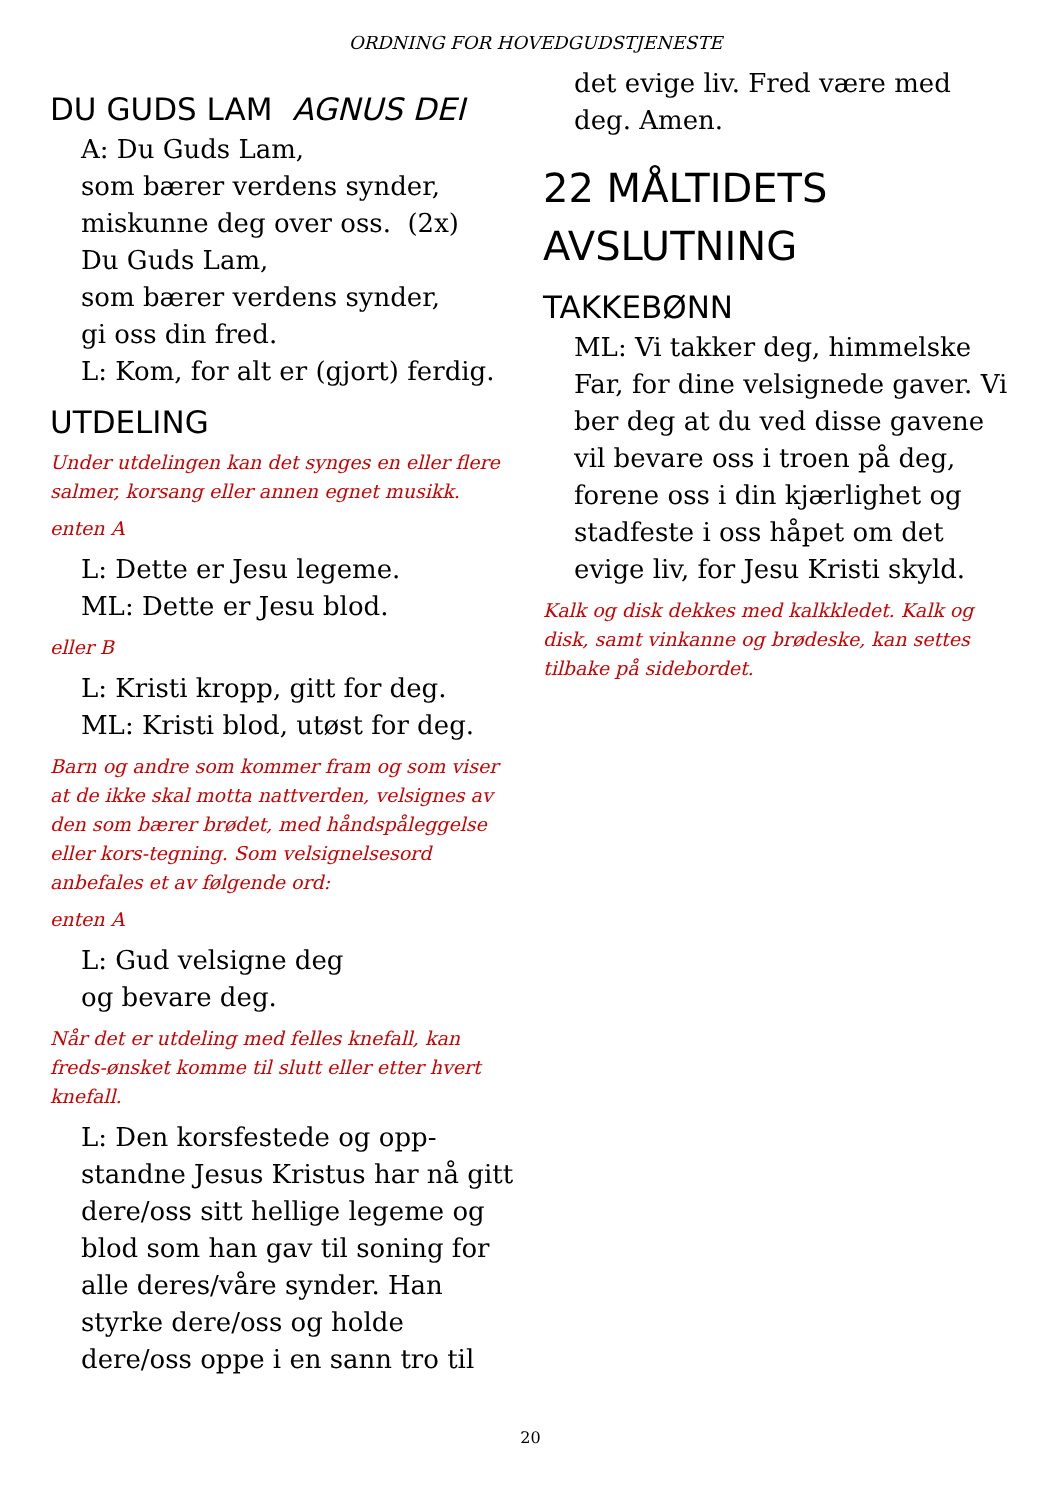ORDNING FOR HOVEDGUDSTJENESTE
DU GUDS LAM AGNUS DEI
A: Du Guds Lam,
som bærer verdens synder,
miskunne deg over oss. (2x)
Du Guds Lam,
som bærer verdens synder,
gi oss din fred.
L: Kom, for alt er (gjort) ferdig.
UTDELING
Under utdelingen kan det synges en eller flere salmer, korsang eller annen egnet musikk.
enten A
L: Dette er Jesu legeme.
ML: Dette er Jesu blod.
eller B
L: Kristi kropp, gitt for deg.
ML: Kristi blod, utøst for deg.
Barn og andre som kommer fram og som viser at de ikke skal motta nattverden, velsignes av den som bærer brødet, med håndspåleggelse eller kors-tegning. Som velsignelsesord anbefales et av følgende ord:
enten A
L: Gud velsigne deg
og bevare deg.
Når det er utdeling med felles knefall, kan freds-ønsket komme til slutt eller etter hvert knefall.
L: Den korsfestede og opp-standne Jesus Kristus har nå gitt dere/oss sitt hellige legeme og blod som han gav til soning for alle deres/våre synder. Han styrke dere/oss og holde dere/oss oppe i en sann tro til
det evige liv. Fred være med deg. Amen.
22 MÅLTIDETS AVSLUTNING
TAKKEBØNN
ML: Vi takker deg, himmelske Far, for dine velsignede gaver. Vi ber deg at du ved disse gavene vil bevare oss i troen på deg, forene oss i din kjærlighet og stadfeste i oss håpet om det evige liv, for Jesu Kristi skyld.
Kalk og disk dekkes med kalkkledet. Kalk og disk, samt vinkanne og brødeske, kan settes tilbake på sidebordet.
20